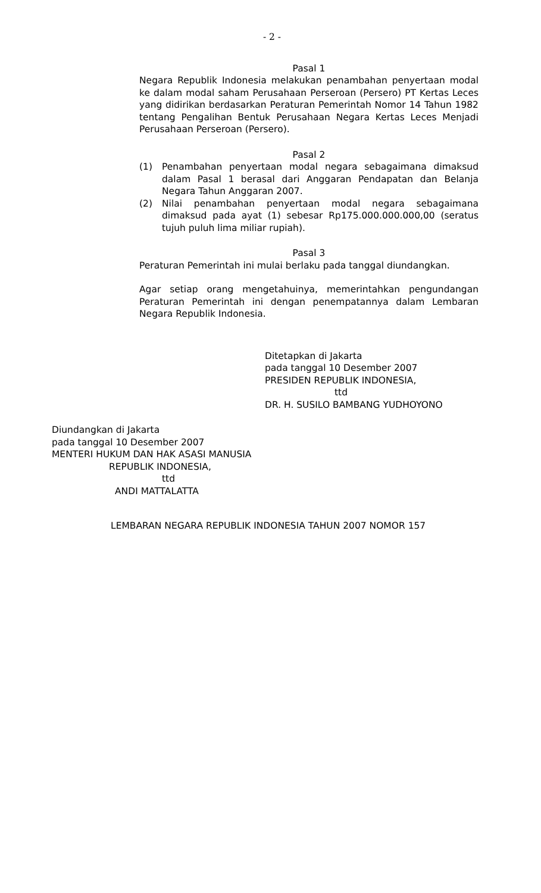- 2 -
Pasal 1
Negara Republik Indonesia melakukan penambahan penyertaan modal ke dalam modal saham Perusahaan Perseroan (Persero) PT Kertas Leces yang didirikan berdasarkan Peraturan Pemerintah Nomor 14 Tahun 1982 tentang Pengalihan Bentuk Perusahaan Negara Kertas Leces Menjadi Perusahaan Perseroan (Persero).
Pasal 2
(1) Penambahan penyertaan modal negara sebagaimana dimaksud dalam Pasal 1 berasal dari Anggaran Pendapatan dan Belanja Negara Tahun Anggaran 2007.
(2) Nilai penambahan penyertaan modal negara sebagaimana dimaksud pada ayat (1) sebesar Rp175.000.000.000,00 (seratus tujuh puluh lima miliar rupiah).
Pasal 3
Peraturan Pemerintah ini mulai berlaku pada tanggal diundangkan.
Agar setiap orang mengetahuinya, memerintahkan pengundangan Peraturan Pemerintah ini dengan penempatannya dalam Lembaran Negara Republik Indonesia.
Ditetapkan di Jakarta
pada tanggal 10 Desember 2007
PRESIDEN REPUBLIK INDONESIA,
ttd
DR. H. SUSILO BAMBANG YUDHOYONO
Diundangkan di Jakarta
pada tanggal 10 Desember 2007
MENTERI HUKUM DAN HAK ASASI MANUSIA
REPUBLIK INDONESIA,
ttd
ANDI MATTALATTA
LEMBARAN NEGARA REPUBLIK INDONESIA TAHUN 2007 NOMOR 157